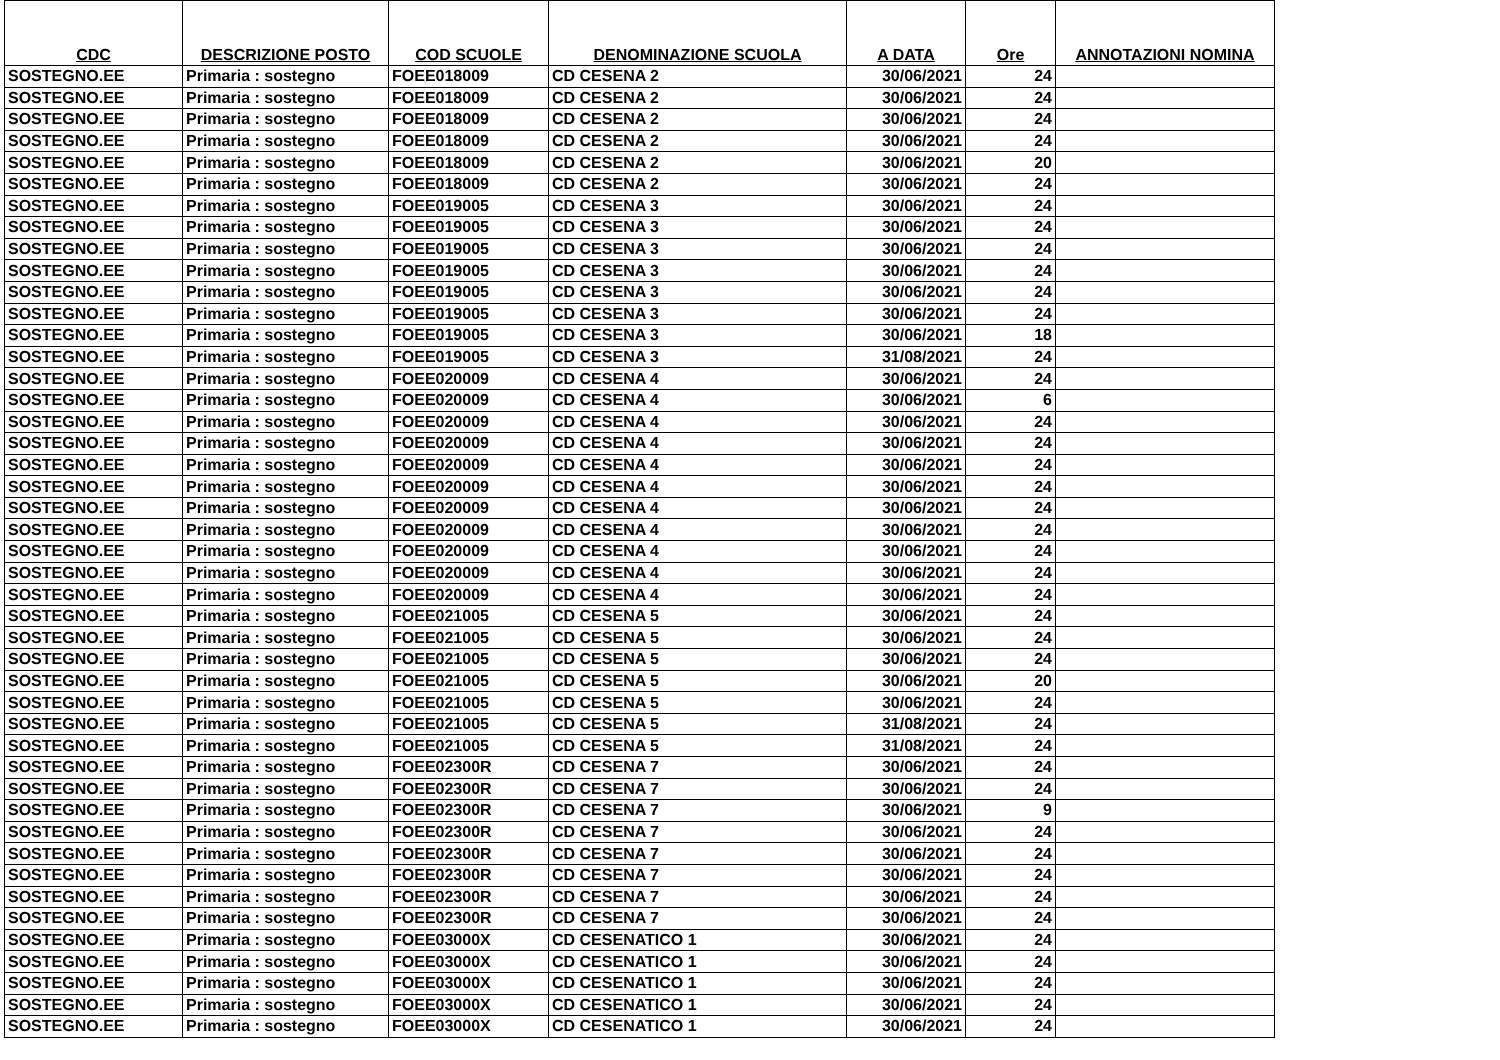| CDC | DESCRIZIONE POSTO | COD SCUOLE | DENOMINAZIONE SCUOLA | A DATA | Ore | ANNOTAZIONI NOMINA |
| --- | --- | --- | --- | --- | --- | --- |
| SOSTEGNO.EE | Primaria : sostegno | FOEE018009 | CD CESENA 2 | 30/06/2021 | 24 | |
| SOSTEGNO.EE | Primaria : sostegno | FOEE018009 | CD CESENA 2 | 30/06/2021 | 24 | |
| SOSTEGNO.EE | Primaria : sostegno | FOEE018009 | CD CESENA 2 | 30/06/2021 | 24 | |
| SOSTEGNO.EE | Primaria : sostegno | FOEE018009 | CD CESENA 2 | 30/06/2021 | 24 | |
| SOSTEGNO.EE | Primaria : sostegno | FOEE018009 | CD CESENA 2 | 30/06/2021 | 20 | |
| SOSTEGNO.EE | Primaria : sostegno | FOEE018009 | CD CESENA 2 | 30/06/2021 | 24 | |
| SOSTEGNO.EE | Primaria : sostegno | FOEE019005 | CD CESENA 3 | 30/06/2021 | 24 | |
| SOSTEGNO.EE | Primaria : sostegno | FOEE019005 | CD CESENA 3 | 30/06/2021 | 24 | |
| SOSTEGNO.EE | Primaria : sostegno | FOEE019005 | CD CESENA 3 | 30/06/2021 | 24 | |
| SOSTEGNO.EE | Primaria : sostegno | FOEE019005 | CD CESENA 3 | 30/06/2021 | 24 | |
| SOSTEGNO.EE | Primaria : sostegno | FOEE019005 | CD CESENA 3 | 30/06/2021 | 24 | |
| SOSTEGNO.EE | Primaria : sostegno | FOEE019005 | CD CESENA 3 | 30/06/2021 | 24 | |
| SOSTEGNO.EE | Primaria : sostegno | FOEE019005 | CD CESENA 3 | 30/06/2021 | 18 | |
| SOSTEGNO.EE | Primaria : sostegno | FOEE019005 | CD CESENA 3 | 31/08/2021 | 24 | |
| SOSTEGNO.EE | Primaria : sostegno | FOEE020009 | CD CESENA 4 | 30/06/2021 | 24 | |
| SOSTEGNO.EE | Primaria : sostegno | FOEE020009 | CD CESENA 4 | 30/06/2021 | 6 | |
| SOSTEGNO.EE | Primaria : sostegno | FOEE020009 | CD CESENA 4 | 30/06/2021 | 24 | |
| SOSTEGNO.EE | Primaria : sostegno | FOEE020009 | CD CESENA 4 | 30/06/2021 | 24 | |
| SOSTEGNO.EE | Primaria : sostegno | FOEE020009 | CD CESENA 4 | 30/06/2021 | 24 | |
| SOSTEGNO.EE | Primaria : sostegno | FOEE020009 | CD CESENA 4 | 30/06/2021 | 24 | |
| SOSTEGNO.EE | Primaria : sostegno | FOEE020009 | CD CESENA 4 | 30/06/2021 | 24 | |
| SOSTEGNO.EE | Primaria : sostegno | FOEE020009 | CD CESENA 4 | 30/06/2021 | 24 | |
| SOSTEGNO.EE | Primaria : sostegno | FOEE020009 | CD CESENA 4 | 30/06/2021 | 24 | |
| SOSTEGNO.EE | Primaria : sostegno | FOEE020009 | CD CESENA 4 | 30/06/2021 | 24 | |
| SOSTEGNO.EE | Primaria : sostegno | FOEE020009 | CD CESENA 4 | 30/06/2021 | 24 | |
| SOSTEGNO.EE | Primaria : sostegno | FOEE021005 | CD CESENA 5 | 30/06/2021 | 24 | |
| SOSTEGNO.EE | Primaria : sostegno | FOEE021005 | CD CESENA 5 | 30/06/2021 | 24 | |
| SOSTEGNO.EE | Primaria : sostegno | FOEE021005 | CD CESENA 5 | 30/06/2021 | 24 | |
| SOSTEGNO.EE | Primaria : sostegno | FOEE021005 | CD CESENA 5 | 30/06/2021 | 20 | |
| SOSTEGNO.EE | Primaria : sostegno | FOEE021005 | CD CESENA 5 | 30/06/2021 | 24 | |
| SOSTEGNO.EE | Primaria : sostegno | FOEE021005 | CD CESENA 5 | 31/08/2021 | 24 | |
| SOSTEGNO.EE | Primaria : sostegno | FOEE021005 | CD CESENA 5 | 31/08/2021 | 24 | |
| SOSTEGNO.EE | Primaria : sostegno | FOEE02300R | CD CESENA 7 | 30/06/2021 | 24 | |
| SOSTEGNO.EE | Primaria : sostegno | FOEE02300R | CD CESENA 7 | 30/06/2021 | 24 | |
| SOSTEGNO.EE | Primaria : sostegno | FOEE02300R | CD CESENA 7 | 30/06/2021 | 9 | |
| SOSTEGNO.EE | Primaria : sostegno | FOEE02300R | CD CESENA 7 | 30/06/2021 | 24 | |
| SOSTEGNO.EE | Primaria : sostegno | FOEE02300R | CD CESENA 7 | 30/06/2021 | 24 | |
| SOSTEGNO.EE | Primaria : sostegno | FOEE02300R | CD CESENA 7 | 30/06/2021 | 24 | |
| SOSTEGNO.EE | Primaria : sostegno | FOEE02300R | CD CESENA 7 | 30/06/2021 | 24 | |
| SOSTEGNO.EE | Primaria : sostegno | FOEE02300R | CD CESENA 7 | 30/06/2021 | 24 | |
| SOSTEGNO.EE | Primaria : sostegno | FOEE03000X | CD CESENATICO 1 | 30/06/2021 | 24 | |
| SOSTEGNO.EE | Primaria : sostegno | FOEE03000X | CD CESENATICO 1 | 30/06/2021 | 24 | |
| SOSTEGNO.EE | Primaria : sostegno | FOEE03000X | CD CESENATICO 1 | 30/06/2021 | 24 | |
| SOSTEGNO.EE | Primaria : sostegno | FOEE03000X | CD CESENATICO 1 | 30/06/2021 | 24 | |
| SOSTEGNO.EE | Primaria : sostegno | FOEE03000X | CD CESENATICO 1 | 30/06/2021 | 24 | |